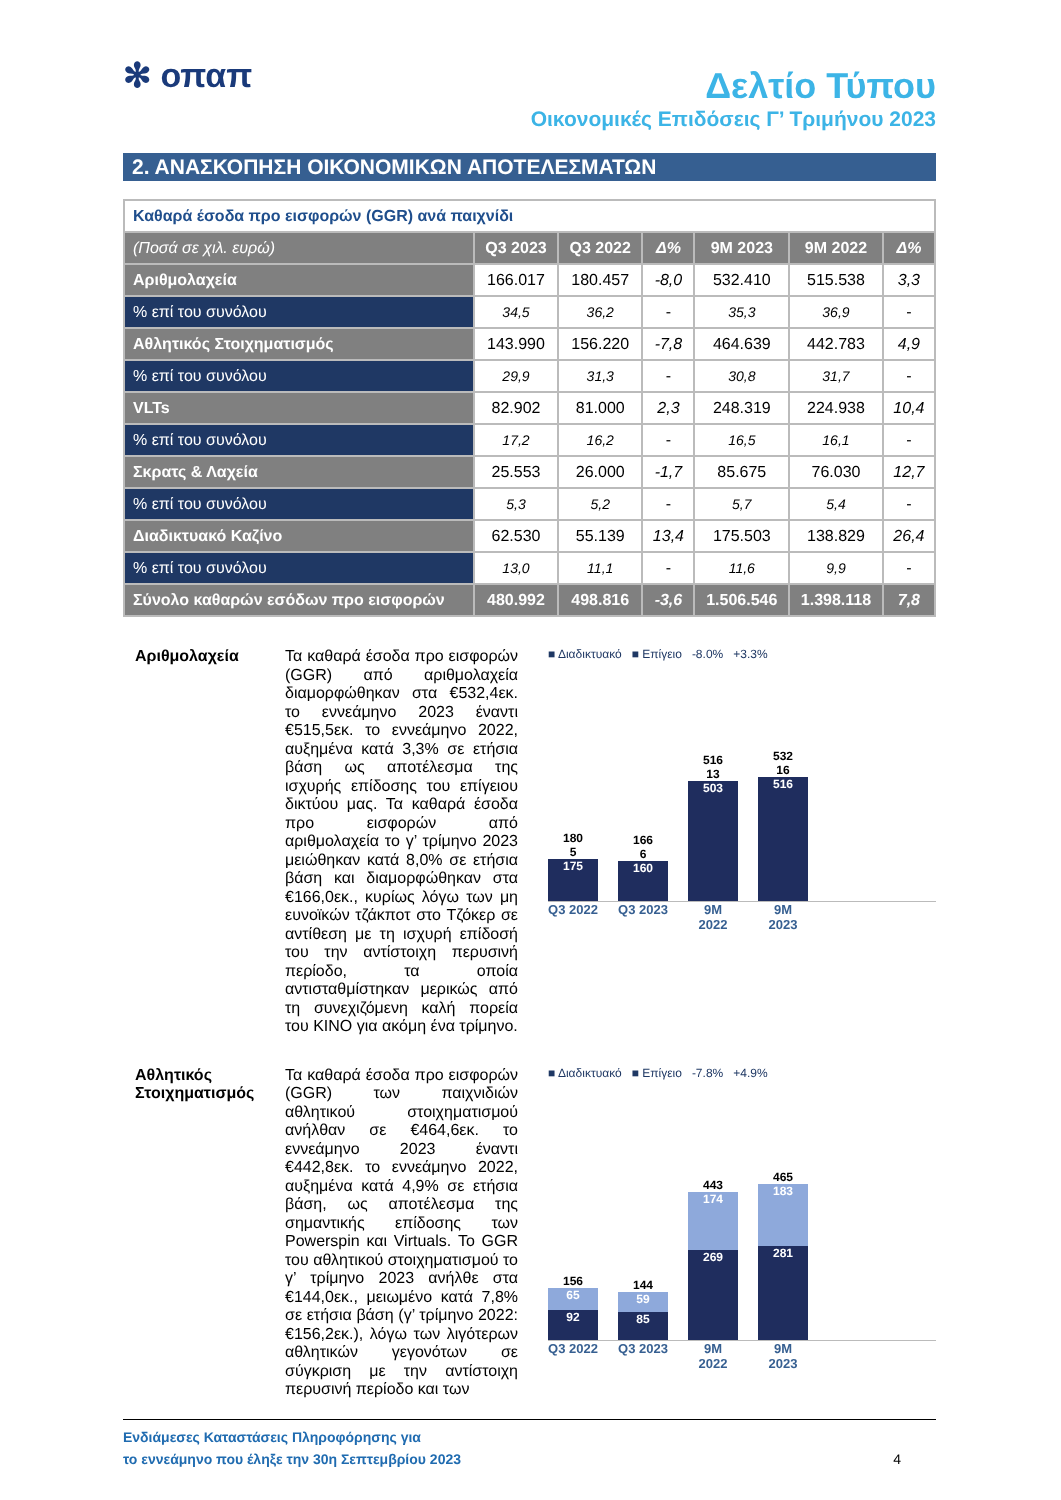✻ οπαπ
Δελτίο Τύπου
Οικονομικές Επιδόσεις Γ’ Τριμήνου 2023
2. ΑΝΑΣΚΟΠΗΣΗ ΟΙΚΟΝΟΜΙΚΩΝ ΑΠΟΤΕΛΕΣΜΑΤΩΝ
| Καθαρά έσοδα προ εισφορών (GGR) ανά παιχνίδι | | | | | | |
| (Ποσά σε χιλ. ευρώ) | Q3 2023 | Q3 2022 | Δ% | 9M 2023 | 9M 2022 | Δ% |
| Αριθμολαχεία | 166.017 | 180.457 | -8,0 | 532.410 | 515.538 | 3,3 |
| % επί του συνόλου | 34,5 | 36,2 | - | 35,3 | 36,9 | - |
| Αθλητικός Στοιχηματισμός | 143.990 | 156.220 | -7,8 | 464.639 | 442.783 | 4,9 |
| % επί του συνόλου | 29,9 | 31,3 | - | 30,8 | 31,7 | - |
| VLTs | 82.902 | 81.000 | 2,3 | 248.319 | 224.938 | 10,4 |
| % επί του συνόλου | 17,2 | 16,2 | - | 16,5 | 16,1 | - |
| Σκρατς & Λαχεία | 25.553 | 26.000 | -1,7 | 85.675 | 76.030 | 12,7 |
| % επί του συνόλου | 5,3 | 5,2 | - | 5,7 | 5,4 | - |
| Διαδικτυακό Καζίνο | 62.530 | 55.139 | 13,4 | 175.503 | 138.829 | 26,4 |
| % επί του συνόλου | 13,0 | 11,1 | - | 11,6 | 9,9 | - |
| Σύνολο καθαρών εσόδων προ εισφορών | 480.992 | 498.816 | -3,6 | 1.506.546 | 1.398.118 | 7,8 |
Αριθμολαχεία
Τα καθαρά έσοδα προ εισφορών (GGR) από αριθμολαχεία διαμορφώθηκαν στα €532,4εκ. το εννεάμηνο 2023 έναντι €515,5εκ. το εννεάμηνο 2022, αυξημένα κατά 3,3% σε ετήσια βάση ως αποτέλεσμα της ισχυρής επίδοσης του επίγειου δικτύου μας. Τα καθαρά έσοδα προ εισφορών από αριθμολαχεία το γ’ τρίμηνο 2023 μειώθηκαν κατά 8,0% σε ετήσια βάση και διαμορφώθηκαν στα €166,0εκ., κυρίως λόγω των μη ευνοϊκών τζάκποτ στο Τζόκερ σε αντίθεση με τη ισχυρή επίδοσή του την αντίστοιχη περυσινή περίοδο, τα οποία αντισταθμίστηκαν μερικώς από τη συνεχιζόμενη καλή πορεία του KINO για ακόμη ένα τρίμηνο.
■ Διαδικτυακό ■ Επίγειο -8.0% +3.3%
180
5
175
166
6
160
516
13
503
532
16
516
Q3 2022 Q3 2023 9M 2022 9M 2023
Αθλητικός Στοιχηματισμός
Τα καθαρά έσοδα προ εισφορών (GGR) των παιχνιδιών αθλητικού στοιχηματισμού ανήλθαν σε €464,6εκ. το εννεάμηνο 2023 έναντι €442,8εκ. το εννεάμηνο 2022, αυξημένα κατά 4,9% σε ετήσια βάση, ως αποτέλεσμα της σημαντικής επίδοσης των Powerspin και Virtuals. Το GGR του αθλητικού στοιχηματισμού το γ’ τρίμηνο 2023 ανήλθε στα €144,0εκ., μειωμένο κατά 7,8% σε ετήσια βάση (γ’ τρίμηνο 2022: €156,2εκ.), λόγω των λιγότερων αθλητικών γεγονότων σε σύγκριση με την αντίστοιχη περυσινή περίοδο και των
■ Διαδικτυακό ■ Επίγειο -7.8% +4.9%
156
65
92
144
59
85
443
174
269
465
183
281
Q3 2022 Q3 2023 9M 2022 9M 2023
Ενδιάμεσες Καταστάσεις Πληροφόρησης για
το εννεάμηνο που έληξε την 30η Σεπτεμβρίου 2023
4